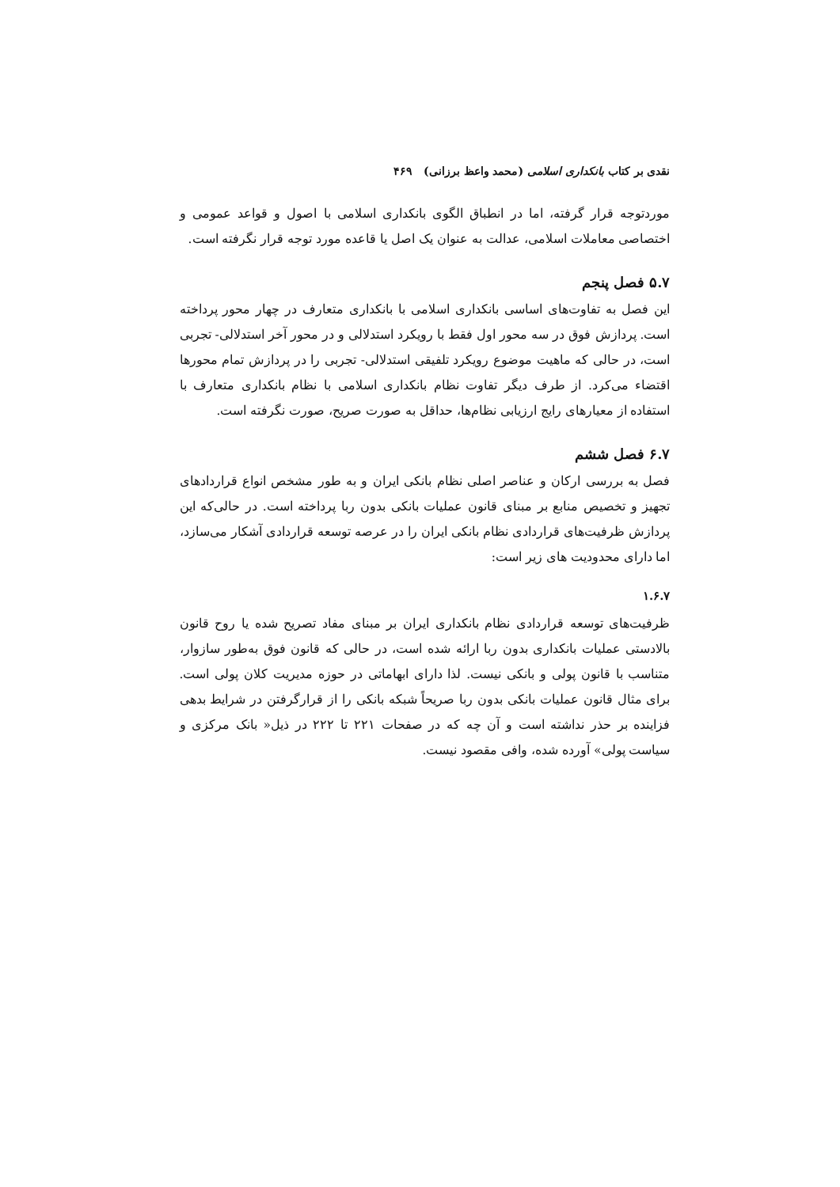نقدی بر کتاب بانکداری اسلامی (محمد واعظ برزانی) ۴۶۹
موردتوجه قرار گرفته، اما در انطباق الگوی بانکداری اسلامی با اصول و قواعد عمومی و اختصاصی معاملات اسلامی، عدالت به عنوان یک اصل یا قاعده مورد توجه قرار نگرفته است.
۵.۷ فصل پنجم
این فصل به تفاوت‌های اساسی بانکداری اسلامی با بانکداری متعارف در چهار محور پرداخته است. پردازش فوق در سه محور اول فقط با رویکرد استدلالی و در محور آخر استدلالی- تجربی است، در حالی که ماهیت موضوع رویکرد تلفیقی استدلالی- تجربی را در پردازش تمام محورها اقتضاء می‌کرد. از طرف دیگر تفاوت نظام بانکداری اسلامی با نظام بانکداری متعارف با استفاده از معیارهای رایج ارزیابی نظام‌ها، حداقل به صورت صریح، صورت نگرفته است.
۶.۷ فصل ششم
فصل به بررسی ارکان و عناصر اصلی نظام بانکی ایران و به طور مشخص انواع قراردادهای تجهیز و تخصیص منابع بر مبنای قانون عملیات بانکی بدون ربا پرداخته است. در حالی‌که این پردازش ظرفیت‌های قراردادی نظام بانکی ایران را در عرصه توسعه قراردادی آشکار می‌سازد، اما دارای محدودیت های زیر است:
۱.۶.۷
ظرفیت‌های توسعه قراردادی نظام بانکداری ایران بر مبنای مفاد تصریح شده یا روح قانون بالادستی عملیات بانکداری بدون ربا ارائه شده است، در حالی که قانون فوق به‌طور سازوار، متناسب با قانون پولی و بانکی نیست. لذا دارای ابهاماتی در حوزه مدیریت کلان پولی است. برای مثال قانون عملیات بانکی بدون ربا صریحاً شبکه بانکی را از قرارگرفتن در شرایط بدهی فزاینده بر حذر نداشته است و آن چه که در صفحات ۲۲۱ تا ۲۲۲ در ذیل« بانک مرکزی و سیاست پولی» آورده شده، وافی مقصود نیست.